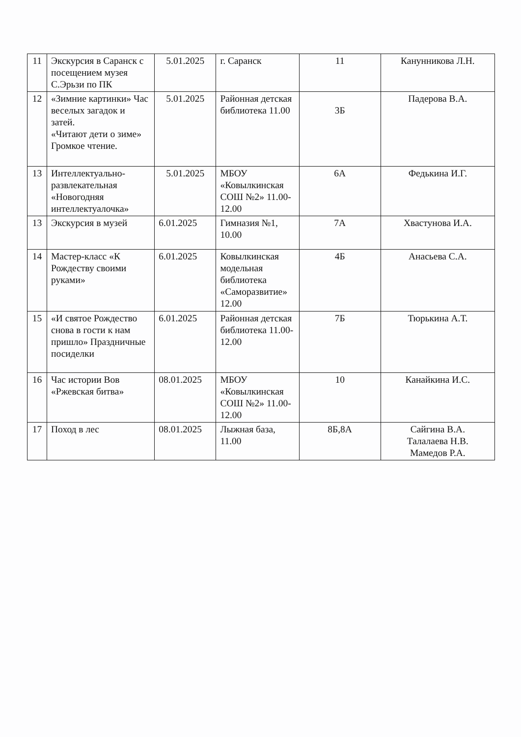| 11 | Экскурсия в Саранск с посещением музея С.Эрьзи по ПК | 5.01.2025 | г. Саранск | 11 | Канунникова Л.Н. |
| 12 | «Зимние картинки» Час веселых загадок и затей. «Читают дети о зиме» Громкое чтение. | 5.01.2025 | Районная детская библиотека 11.00 | 3Б | Падерова В.А. |
| 13 | Интеллектуально-развлекательная «Новогодняя интеллектуалочка» | 5.01.2025 | МБОУ «Ковылкинская СОШ №2» 11.00-12.00 | 6А | Федькина И.Г. |
| 13 | Экскурсия в музей | 6.01.2025 | Гимназия №1, 10.00 | 7А | Хвастунова И.А. |
| 14 | Мастер-класс «К Рождеству своими руками» | 6.01.2025 | Ковылкинская модельная библиотека «Саморазвитие» 12.00 | 4Б | Анасьева С.А. |
| 15 | «И святое Рождество снова в гости к нам пришло» Праздничные посиделки | 6.01.2025 | Районная детская библиотека 11.00-12.00 | 7Б | Тюрькина А.Т. |
| 16 | Час истории Вов «Ржевская битва» | 08.01.2025 | МБОУ «Ковылкинская СОШ №2» 11.00-12.00 | 10 | Канайкина И.С. |
| 17 | Поход в лес | 08.01.2025 | Лыжная база, 11.00 | 8Б,8А | Сайгина В.А. Талалаева Н.В. Мамедов Р.А. |